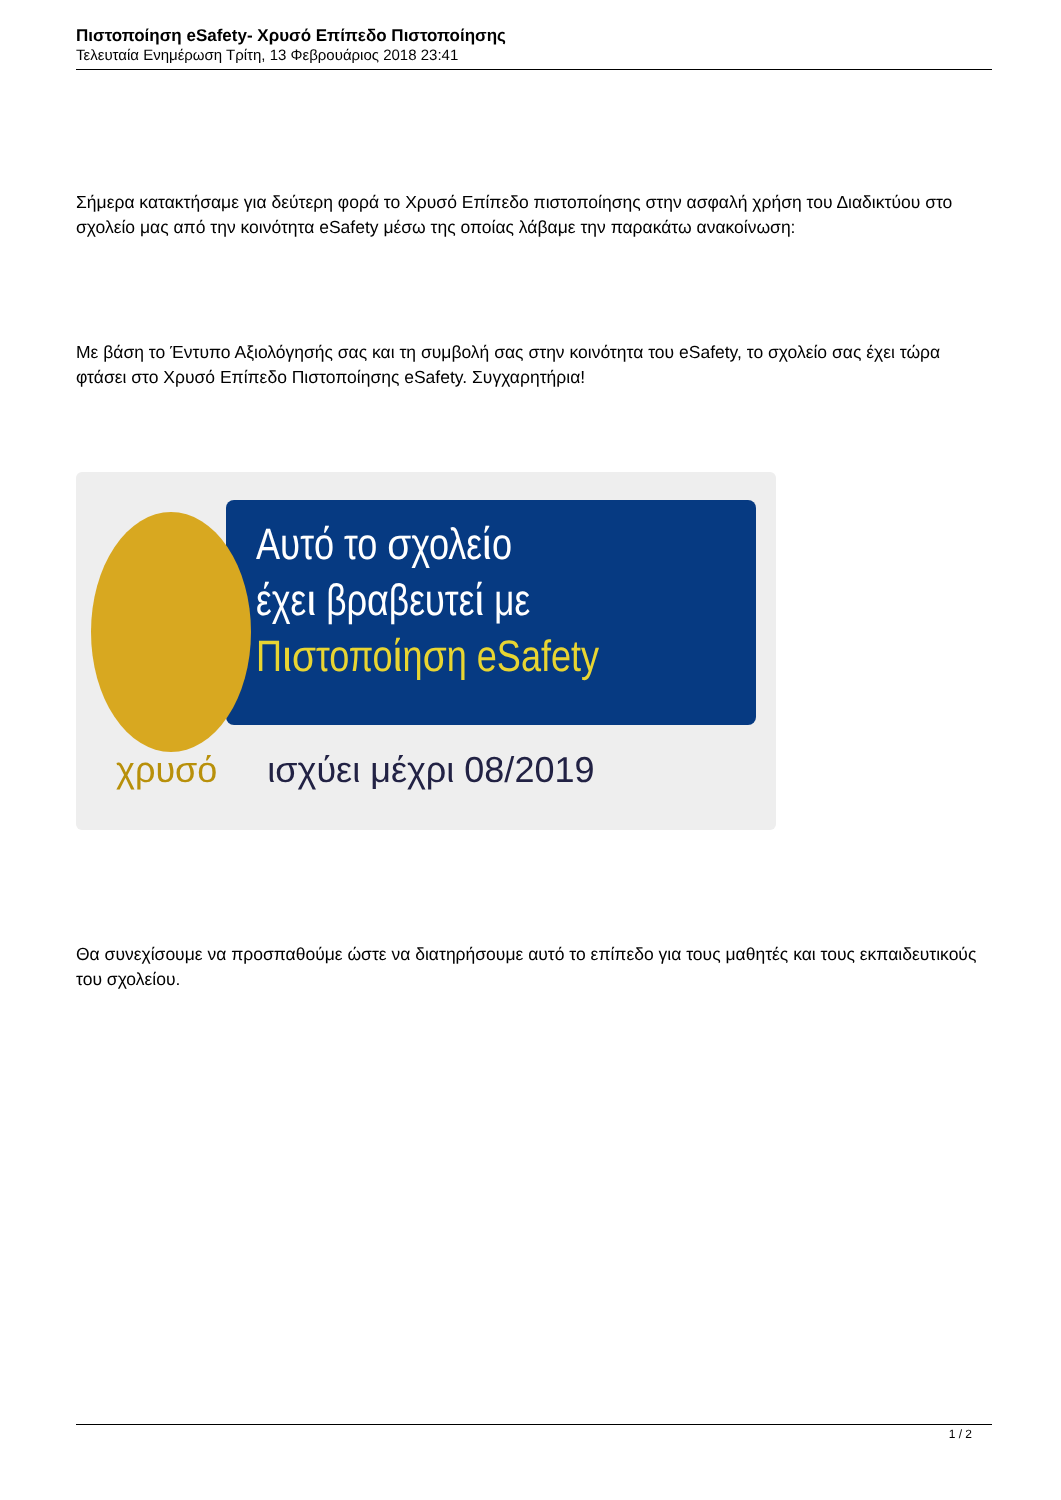Πιστοποίηση eSafety- Χρυσό Επίπεδο Πιστοποίησης
Τελευταία Ενημέρωση Τρίτη, 13 Φεβρουάριος 2018 23:41
Σήμερα κατακτήσαμε για δεύτερη φορά το Χρυσό Επίπεδο πιστοποίησης στην ασφαλή χρήση του Διαδικτύου στο σχολείο μας από την κοινότητα eSafety μέσω της οποίας λάβαμε την παρακάτω ανακοίνωση:
Με βάση το Έντυπο Αξιολόγησής σας και τη συμβολή σας στην κοινότητα του eSafety, το σχολείο σας έχει τώρα φτάσει στο Χρυσό Επίπεδο Πιστοποίησης eSafety. Συγχαρητήρια!
Αυτό το σχολείο
έχει βραβευτεί με
Πιστοποίηση eSafety
χρυσό ισχύει μέχρι 08/2019
Θα συνεχίσουμε να προσπαθούμε ώστε να διατηρήσουμε αυτό το επίπεδο για τους μαθητές και τους εκπαιδευτικούς του σχολείου.
1 / 2